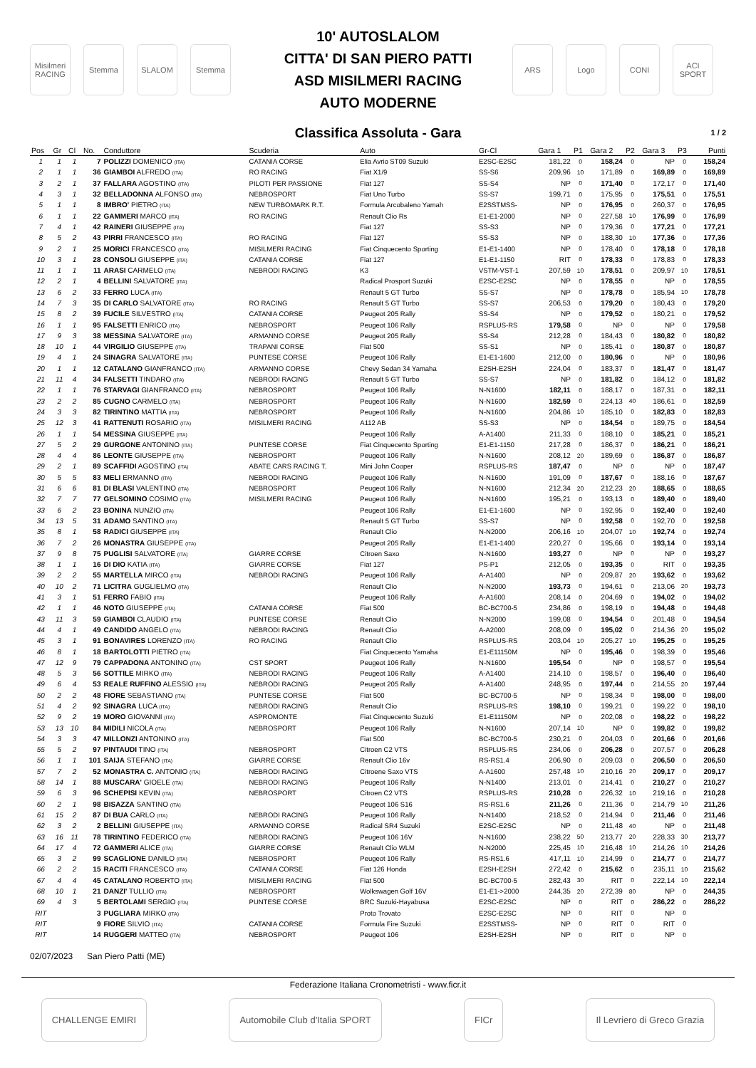Misilmeri RACING
Stemma SLALOM Stemma
10' AUTOSLALOM
CITTA' DI SAN PIERO PATTI
ASD MISILMERI RACING
AUTO MODERNE
ARS Logo CONI ACI SPORT
Classifica Assoluta - Gara 1 / 2
| Pos | Gr | Cl | No. | Conduttore | Scuderia | Auto | Gr-Cl | Gara 1 | P1 | Gara 2 | P2 | Gara 3 | P3 | Punti |
| --- | --- | --- | --- | --- | --- | --- | --- | --- | --- | --- | --- | --- | --- | --- |
| 1 | 1 | 1 | 7 | POLIZZI DOMENICO (ITA) | CATANIA CORSE | Elia Avrio ST09 Suzuki | E2SC-E2SC | 181,22 | 0 | 158,24 | 0 | NP | 0 | 158,24 |
| 2 | 1 | 1 | 36 | GIAMBOI ALFREDO (ITA) | RO RACING | Fiat X1/9 | SS-S6 | 209,96 | 10 | 171,89 | 0 | 169,89 | 0 | 169,89 |
| 3 | 2 | 1 | 37 | FALLARA AGOSTINO (ITA) | PILOTI PER PASSIONE | Fiat 127 | SS-S4 | NP | 0 | 171,40 | 0 | 172,17 | 0 | 171,40 |
| 4 | 3 | 1 | 32 | BELLADONNA ALFONSO (ITA) | NEBROSPORT | Fiat Uno Turbo | SS-S7 | 199,71 | 0 | 175,95 | 0 | 175,51 | 0 | 175,51 |
| 5 | 1 | 1 | 8 | IMBRO' PIETRO (ITA) | NEW TURBOMARK R.T. | Formula Arcobaleno Yamah | E2SSTMSS- | NP | 0 | 176,95 | 0 | 260,37 | 0 | 176,95 |
| 6 | 1 | 1 | 22 | GAMMERI MARCO (ITA) | RO RACING | Renault Clio Rs | E1-E1-2000 | NP | 0 | 227,58 | 10 | 176,99 | 0 | 176,99 |
| 7 | 4 | 1 | 42 | RAINERI GIUSEPPE (ITA) | | Fiat 127 | SS-S3 | NP | 0 | 179,36 | 0 | 177,21 | 0 | 177,21 |
| 8 | 5 | 2 | 43 | PIRRI FRANCESCO (ITA) | RO RACING | Fiat 127 | SS-S3 | NP | 0 | 188,30 | 10 | 177,36 | 0 | 177,36 |
| 9 | 2 | 1 | 25 | MORICI FRANCESCO (ITA) | MISILMERI RACING | Fiat Cinquecento Sporting | E1-E1-1400 | NP | 0 | 178,40 | 0 | 178,18 | 0 | 178,18 |
| 10 | 3 | 1 | 28 | CONSOLI GIUSEPPE (ITA) | CATANIA CORSE | Fiat 127 | E1-E1-1150 | RIT | 0 | 178,33 | 0 | 178,83 | 0 | 178,33 |
| 11 | 1 | 1 | 11 | ARASI CARMELO (ITA) | NEBRODI RACING | K3 | VSTM-VST-1 | 207,59 | 10 | 178,51 | 0 | 209,97 | 10 | 178,51 |
| 12 | 2 | 1 | 4 | BELLINI SALVATORE (ITA) | | Radical Prosport Suzuki | E2SC-E2SC | NP | 0 | 178,55 | 0 | NP | 0 | 178,55 |
| 13 | 6 | 2 | 33 | FERRO LUCA (ITA) | | Renault 5 GT Turbo | SS-S7 | NP | 0 | 178,78 | 0 | 185,94 | 10 | 178,78 |
| 14 | 7 | 3 | 35 | DI CARLO SALVATORE (ITA) | RO RACING | Renault 5 GT Turbo | SS-S7 | 206,53 | 0 | 179,20 | 0 | 180,43 | 0 | 179,20 |
| 15 | 8 | 2 | 39 | FUCILE SILVESTRO (ITA) | CATANIA CORSE | Peugeot 205 Rally | SS-S4 | NP | 0 | 179,52 | 0 | 180,21 | 0 | 179,52 |
| 16 | 1 | 1 | 95 | FALSETTI ENRICO (ITA) | NEBROSPORT | Peugeot 106 Rally | RSPLUS-RS | 179,58 | 0 | NP | 0 | NP | 0 | 179,58 |
| 17 | 9 | 3 | 38 | MESSINA SALVATORE (ITA) | ARMANNO CORSE | Peugeot 205 Rally | SS-S4 | 212,28 | 0 | 184,43 | 0 | 180,82 | 0 | 180,82 |
| 18 | 10 | 1 | 44 | VIRGILIO GIUSEPPE (ITA) | TRAPANI CORSE | Fiat 500 | SS-S1 | NP | 0 | 185,41 | 0 | 180,87 | 0 | 180,87 |
| 19 | 4 | 1 | 24 | SINAGRA SALVATORE (ITA) | PUNTESE CORSE | Peugeot 106 Rally | E1-E1-1600 | 212,00 | 0 | 180,96 | 0 | NP | 0 | 180,96 |
| 20 | 1 | 1 | 12 | CATALANO GIANFRANCO (ITA) | ARMANNO CORSE | Chevy Sedan 34 Yamaha | E2SH-E2SH | 224,04 | 0 | 183,37 | 0 | 181,47 | 0 | 181,47 |
| 21 | 11 | 4 | 34 | FALSETTI TINDARO (ITA) | NEBRODI RACING | Renault 5 GT Turbo | SS-S7 | NP | 0 | 181,82 | 0 | 184,12 | 0 | 181,82 |
| 22 | 1 | 1 | 76 | STARVAGI GIANFRANCO (ITA) | NEBROSPORT | Peugeot 106 Rally | N-N1600 | 182,11 | 0 | 188,17 | 0 | 187,31 | 0 | 182,11 |
| 23 | 2 | 2 | 85 | CUGNO CARMELO (ITA) | NEBROSPORT | Peugeot 106 Rally | N-N1600 | 182,59 | 0 | 224,13 | 40 | 186,61 | 0 | 182,59 |
| 24 | 3 | 3 | 82 | TIRINTINO MATTIA (ITA) | NEBROSPORT | Peugeot 106 Rally | N-N1600 | 204,86 | 10 | 185,10 | 0 | 182,83 | 0 | 182,83 |
| 25 | 12 | 3 | 41 | RATTENUTI ROSARIO (ITA) | MISILMERI RACING | A112 AB | SS-S3 | NP | 0 | 184,54 | 0 | 189,75 | 0 | 184,54 |
| 26 | 1 | 1 | 54 | MESSINA GIUSEPPE (ITA) | | Peugeot 106 Rally | A-A1400 | 211,33 | 0 | 188,10 | 0 | 185,21 | 0 | 185,21 |
| 27 | 5 | 2 | 29 | GURGONE ANTONINO (ITA) | PUNTESE CORSE | Fiat Cinquecento Sporting | E1-E1-1150 | 217,28 | 0 | 186,37 | 0 | 186,21 | 0 | 186,21 |
| 28 | 4 | 4 | 86 | LEONTE GIUSEPPE (ITA) | NEBROSPORT | Peugeot 106 Rally | N-N1600 | 208,12 | 20 | 189,69 | 0 | 186,87 | 0 | 186,87 |
| 29 | 2 | 1 | 89 | SCAFFIDI AGOSTINO (ITA) | ABATE CARS RACING T. | Mini John Cooper | RSPLUS-RS | 187,47 | 0 | NP | 0 | NP | 0 | 187,47 |
| 30 | 5 | 5 | 83 | MELI ERMANNO (ITA) | NEBRODI RACING | Peugeot 106 Rally | N-N1600 | 191,09 | 0 | 187,67 | 0 | 188,16 | 0 | 187,67 |
| 31 | 6 | 6 | 81 | DI BLASI VALENTINO (ITA) | NEBROSPORT | Peugeot 106 Rally | N-N1600 | 212,34 | 20 | 212,23 | 20 | 188,65 | 0 | 188,65 |
| 32 | 7 | 7 | 77 | GELSOMINO COSIMO (ITA) | MISILMERI RACING | Peugeot 106 Rally | N-N1600 | 195,21 | 0 | 193,13 | 0 | 189,40 | 0 | 189,40 |
| 33 | 6 | 2 | 23 | BONINA NUNZIO (ITA) | | Peugeot 106 Rally | E1-E1-1600 | NP | 0 | 192,95 | 0 | 192,40 | 0 | 192,40 |
| 34 | 13 | 5 | 31 | ADAMO SANTINO (ITA) | | Renault 5 GT Turbo | SS-S7 | NP | 0 | 192,58 | 0 | 192,70 | 0 | 192,58 |
| 35 | 8 | 1 | 58 | RADICI GIUSEPPE (ITA) | | Renault Clio | N-N2000 | 206,16 | 10 | 204,07 | 10 | 192,74 | 0 | 192,74 |
| 36 | 7 | 2 | 26 | MONASTRA GIUSEPPE (ITA) | | Peugeot 205 Rally | E1-E1-1400 | 220,27 | 0 | 195,66 | 0 | 193,14 | 0 | 193,14 |
| 37 | 9 | 8 | 75 | PUGLISI SALVATORE (ITA) | GIARRE CORSE | Citroen Saxo | N-N1600 | 193,27 | 0 | NP | 0 | NP | 0 | 193,27 |
| 38 | 1 | 1 | 16 | DI DIO KATIA (ITA) | GIARRE CORSE | Fiat 127 | PS-P1 | 212,05 | 0 | 193,35 | 0 | RIT | 0 | 193,35 |
| 39 | 2 | 2 | 55 | MARTELLA MIRCO (ITA) | NEBRODI RACING | Peugeot 106 Rally | A-A1400 | NP | 0 | 209,87 | 20 | 193,62 | 0 | 193,62 |
| 40 | 10 | 2 | 71 | LICITRA GUGLIELMO (ITA) | | Renault Clio | N-N2000 | 193,73 | 0 | 194,61 | 0 | 213,06 | 20 | 193,73 |
| 41 | 3 | 1 | 51 | FERRO FABIO (ITA) | | Peugeot 106 Rally | A-A1600 | 208,14 | 0 | 204,69 | 0 | 194,02 | 0 | 194,02 |
| 42 | 1 | 1 | 46 | NOTO GIUSEPPE (ITA) | CATANIA CORSE | Fiat 500 | BC-BC700-5 | 234,86 | 0 | 198,19 | 0 | 194,48 | 0 | 194,48 |
| 43 | 11 | 3 | 59 | GIAMBOI CLAUDIO (ITA) | PUNTESE CORSE | Renault Clio | N-N2000 | 199,08 | 0 | 194,54 | 0 | 201,48 | 0 | 194,54 |
| 44 | 4 | 1 | 49 | CANDIDO ANGELO (ITA) | NEBRODI RACING | Renault Clio | A-A2000 | 208,09 | 0 | 195,02 | 0 | 214,36 | 20 | 195,02 |
| 45 | 3 | 1 | 91 | BONAVIRES LORENZO (ITA) | RO RACING | Renault Clio | RSPLUS-RS | 203,04 | 10 | 205,27 | 10 | 195,25 | 0 | 195,25 |
| 46 | 8 | 1 | 18 | BARTOLOTTI PIETRO (ITA) | | Fiat Cinquecento Yamaha | E1-E11150M | NP | 0 | 195,46 | 0 | 198,39 | 0 | 195,46 |
| 47 | 12 | 9 | 79 | CAPPADONA ANTONINO (ITA) | CST SPORT | Peugeot 106 Rally | N-N1600 | 195,54 | 0 | NP | 0 | 198,57 | 0 | 195,54 |
| 48 | 5 | 3 | 56 | SOTTILE MIRKO (ITA) | NEBRODI RACING | Peugeot 106 Rally | A-A1400 | 214,10 | 0 | 198,57 | 0 | 196,40 | 0 | 196,40 |
| 49 | 6 | 4 | 53 | REALE RUFFINO ALESSIO (ITA) | NEBRODI RACING | Peugeot 205 Rally | A-A1400 | 248,95 | 0 | 197,44 | 0 | 214,55 | 20 | 197,44 |
| 50 | 2 | 2 | 48 | FIORE SEBASTIANO (ITA) | PUNTESE CORSE | Fiat 500 | BC-BC700-5 | NP | 0 | 198,34 | 0 | 198,00 | 0 | 198,00 |
| 51 | 4 | 2 | 92 | SINAGRA LUCA (ITA) | NEBRODI RACING | Renault Clio | RSPLUS-RS | 198,10 | 0 | 199,21 | 0 | 199,22 | 0 | 198,10 |
| 52 | 9 | 2 | 19 | MORO GIOVANNI (ITA) | ASPROMONTE | Fiat Cinquecento Suzuki | E1-E11150M | NP | 0 | 202,08 | 0 | 198,22 | 0 | 198,22 |
| 53 | 13 | 10 | 84 | MIDILI NICOLA (ITA) | NEBROSPORT | Peugeot 106 Rally | N-N1600 | 207,14 | 10 | NP | 0 | 199,82 | 0 | 199,82 |
| 54 | 3 | 3 | 47 | MILLONZI ANTONINO (ITA) | | Fiat 500 | BC-BC700-5 | 230,21 | 0 | 204,03 | 0 | 201,66 | 0 | 201,66 |
| 55 | 5 | 2 | 97 | PINTAUDI TINO (ITA) | NEBROSPORT | Citroen C2 VTS | RSPLUS-RS | 234,06 | 0 | 206,28 | 0 | 207,57 | 0 | 206,28 |
| 56 | 1 | 1 | 101 | SAIJA STEFANO (ITA) | GIARRE CORSE | Renault Clio 16v | RS-RS1.4 | 206,90 | 0 | 209,03 | 0 | 206,50 | 0 | 206,50 |
| 57 | 7 | 2 | 52 | MONASTRA C. ANTONIO (ITA) | NEBRODI RACING | Citroene Saxo VTS | A-A1600 | 257,48 | 10 | 210,16 | 20 | 209,17 | 0 | 209,17 |
| 58 | 14 | 1 | 88 | MUSCARA' GIOELE (ITA) | NEBRODI RACING | Peugeot 106 Rally | N-N1400 | 213,01 | 0 | 214,41 | 0 | 210,27 | 0 | 210,27 |
| 59 | 6 | 3 | 96 | SCHEPISI KEVIN (ITA) | NEBROSPORT | Citroen C2 VTS | RSPLUS-RS | 210,28 | 0 | 226,32 | 10 | 219,16 | 0 | 210,28 |
| 60 | 2 | 1 | 98 | BISAZZA SANTINO (ITA) | | Peugeot 106 S16 | RS-RS1.6 | 211,26 | 0 | 211,36 | 0 | 214,79 | 10 | 211,26 |
| 61 | 15 | 2 | 87 | DI BUA CARLO (ITA) | NEBRODI RACING | Peugeot 106 Rally | N-N1400 | 218,52 | 0 | 214,94 | 0 | 211,46 | 0 | 211,46 |
| 62 | 3 | 2 | 2 | BELLINI GIUSEPPE (ITA) | ARMANNO CORSE | Radical SR4 Suzuki | E2SC-E2SC | NP | 0 | 211,48 | 40 | NP | 0 | 211,48 |
| 63 | 16 | 11 | 78 | TIRINTINO FEDERICO (ITA) | NEBRODI RACING | Peugeot 106 16V | N-N1600 | 238,22 | 50 | 213,77 | 20 | 228,33 | 30 | 213,77 |
| 64 | 17 | 4 | 72 | GAMMERI ALICE (ITA) | GIARRE CORSE | Renault Clio WLM | N-N2000 | 225,45 | 10 | 216,48 | 10 | 214,26 | 10 | 214,26 |
| 65 | 3 | 2 | 99 | SCAGLIONE DANILO (ITA) | NEBROSPORT | Peugeot 106 Rally | RS-RS1.6 | 417,11 | 10 | 214,99 | 0 | 214,77 | 0 | 214,77 |
| 66 | 2 | 2 | 15 | RACITI FRANCESCO (ITA) | CATANIA CORSE | Fiat 126 Honda | E2SH-E2SH | 272,42 | 0 | 215,62 | 0 | 235,11 | 10 | 215,62 |
| 67 | 4 | 4 | 45 | CATALANO ROBERTO (ITA) | MISILMERI RACING | Fiat 500 | BC-BC700-5 | 282,43 | 30 | RIT | 0 | 222,14 | 10 | 222,14 |
| 68 | 10 | 1 | 21 | DANZI' TULLIO (ITA) | NEBROSPORT | Wolkswagen Golf 16V | E1-E1->2000 | 244,35 | 20 | 272,39 | 80 | NP | 0 | 244,35 |
| 69 | 4 | 3 | 5 | BERTOLAMI SERGIO (ITA) | PUNTESE CORSE | BRC Suzuki-Hayabusa | E2SC-E2SC | NP | 0 | RIT | 0 | 286,22 | 0 | 286,22 |
| RIT | | | 3 | PUGLIARA MIRKO (ITA) | | Proto Trovato | E2SC-E2SC | NP | 0 | RIT | 0 | NP | 0 | |
| RIT | | | 9 | FIORE SILVIO (ITA) | CATANIA CORSE | Formula Fire Suzuki | E2SSTMSS- | NP | 0 | RIT | 0 | RIT | 0 | |
| RIT | | | 14 | RUGGERI MATTEO (ITA) | NEBROSPORT | Peugeot 106 | E2SH-E2SH | NP | 0 | RIT | 0 | NP | 0 | |
02/07/2023 San Piero Patti (ME)
Federazione Italiana Cronometristi - www.ficr.it
CHALLENGE EMIRI Automobile Club d'Italia SPORT FICr Il Levriero di Greco Grazia